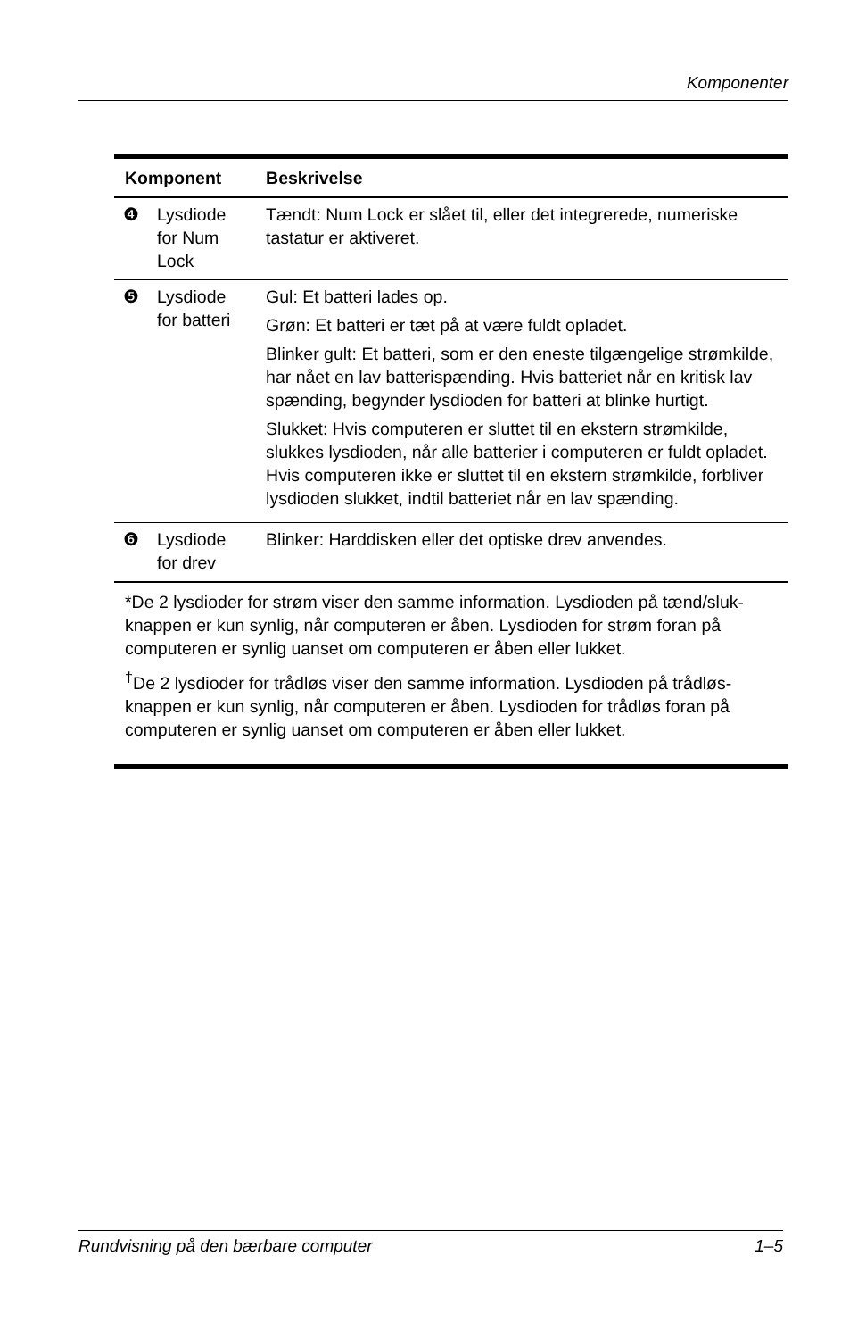Komponenter
| Komponent | | Beskrivelse |
| --- | --- | --- |
| ❹ | Lysdiode for Num Lock | Tændt: Num Lock er slået til, eller det integrerede, numeriske tastatur er aktiveret. |
| ❺ | Lysdiode for batteri | Gul: Et batteri lades op. Grøn: Et batteri er tæt på at være fuldt opladet. Blinker gult: Et batteri, som er den eneste tilgængelige strømkilde, har nået en lav batterispænding. Hvis batteriet når en kritisk lav spænding, begynder lysdioden for batteri at blinke hurtigt. Slukket: Hvis computeren er sluttet til en ekstern strømkilde, slukkes lysdioden, når alle batterier i computeren er fuldt opladet. Hvis computeren ikke er sluttet til en ekstern strømkilde, forbliver lysdioden slukket, indtil batteriet når en lav spænding. |
| ❻ | Lysdiode for drev | Blinker: Harddisken eller det optiske drev anvendes. |
| *De 2 lysdioder for strøm viser den samme information. Lysdioden på tænd/sluk-knappen er kun synlig, når computeren er åben. Lysdioden for strøm foran på computeren er synlig uanset om computeren er åben eller lukket. <sup>†</sup> De 2 lysdioder for trådløs viser den samme information. Lysdioden på trådløs-knappen er kun synlig, når computeren er åben. Lysdioden for trådløs foran på computeren er synlig uanset om computeren er åben eller lukket. | | |
Rundvisning på den bærbare computer 1–5